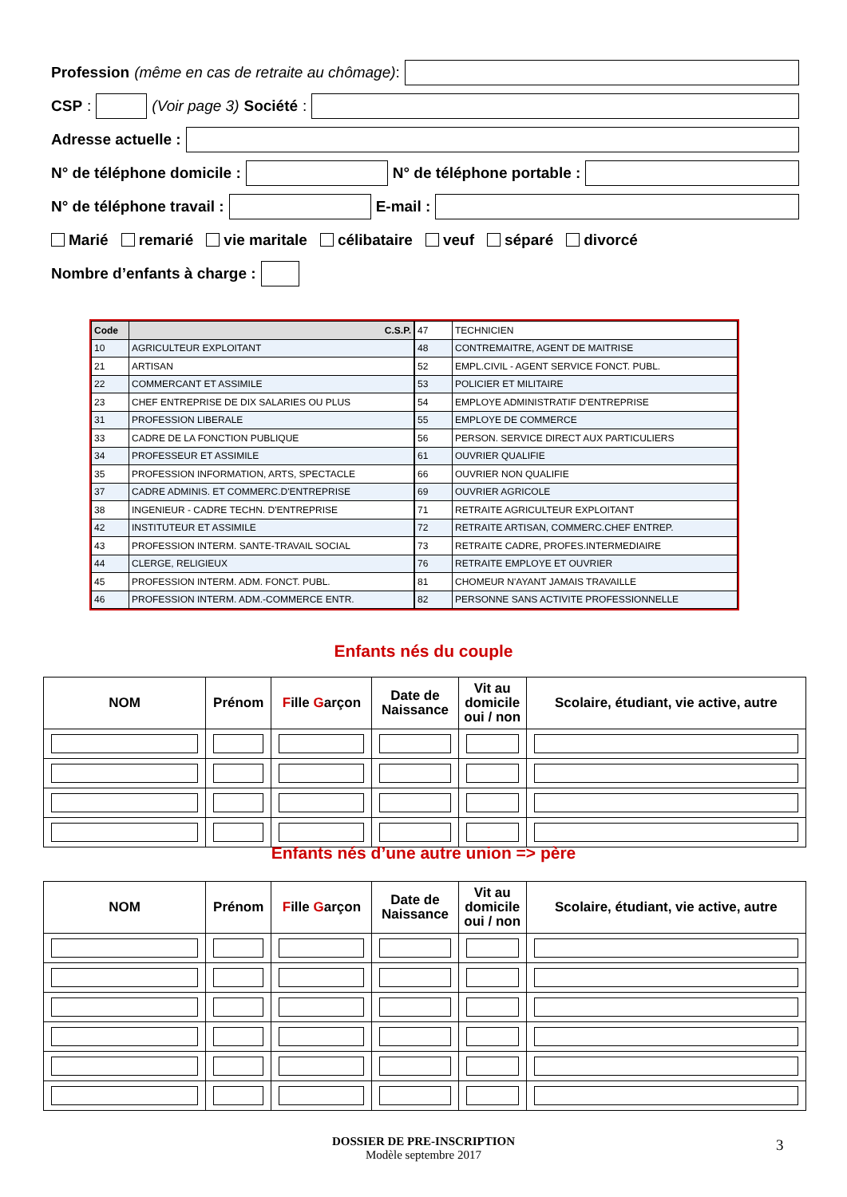Profession (même en cas de retraite au chômage):
CSP : (Voir page 3) Société :
Adresse actuelle :
N° de téléphone domicile :
N° de téléphone portable :
N° de téléphone travail :
E-mail :
Marié remarié vie maritale célibataire veuf séparé divorcé
Nombre d’enfants à charge :
| Code | C.S.P. |
| --- | --- |
| 10 | AGRICULTEUR EXPLOITANT |
| 21 | ARTISAN |
| 22 | COMMERCANT ET ASSIMILE |
| 23 | CHEF ENTREPRISE DE DIX SALARIES OU PLUS |
| 31 | PROFESSION LIBERALE |
| 33 | CADRE DE LA FONCTION PUBLIQUE |
| 34 | PROFESSEUR ET ASSIMILE |
| 35 | PROFESSION INFORMATION, ARTS, SPECTACLE |
| 37 | CADRE ADMINIS. ET COMMERC.D'ENTREPRISE |
| 38 | INGENIEUR - CADRE TECHN. D'ENTREPRISE |
| 42 | INSTITUTEUR ET ASSIMILE |
| 43 | PROFESSION INTERM. SANTE-TRAVAIL SOCIAL |
| 44 | CLERGE, RELIGIEUX |
| 45 | PROFESSION INTERM. ADM. FONCT. PUBL. |
| 46 | PROFESSION INTERM. ADM.-COMMERCE ENTR. |
| 47 | TECHNICIEN |
| 48 | CONTREMAITRE, AGENT DE MAITRISE |
| 52 | EMPL.CIVIL - AGENT SERVICE FONCT. PUBL. |
| 53 | POLICIER ET MILITAIRE |
| 54 | EMPLOYE ADMINISTRATIF D'ENTREPRISE |
| 55 | EMPLOYE DE COMMERCE |
| 56 | PERSON. SERVICE DIRECT AUX PARTICULIERS |
| 61 | OUVRIER QUALIFIE |
| 66 | OUVRIER NON QUALIFIE |
| 69 | OUVRIER AGRICOLE |
| 71 | RETRAITE AGRICULTEUR EXPLOITANT |
| 72 | RETRAITE ARTISAN, COMMERC.CHEF ENTREP. |
| 73 | RETRAITE CADRE, PROFES.INTERMEDIAIRE |
| 76 | RETRAITE EMPLOYE ET OUVRIER |
| 81 | CHOMEUR N'AYANT JAMAIS TRAVAILLE |
| 82 | PERSONNE SANS ACTIVITE PROFESSIONNELLE |
Enfants nés du couple
| NOM | Prénom | F ille G arçon | Date de Naissance | Vit au domicile oui / non | Scolaire, étudiant, vie active, autre |
| --- | --- | --- | --- | --- | --- |
Enfants nés d’une autre union => père
| NOM | Prénom | F ille G arçon | Date de Naissance | Vit au domicile oui / non | Scolaire, étudiant, vie active, autre |
| --- | --- | --- | --- | --- | --- |
DOSSIER DE PRE-INSCRIPTION
Modèle septembre 2017
3